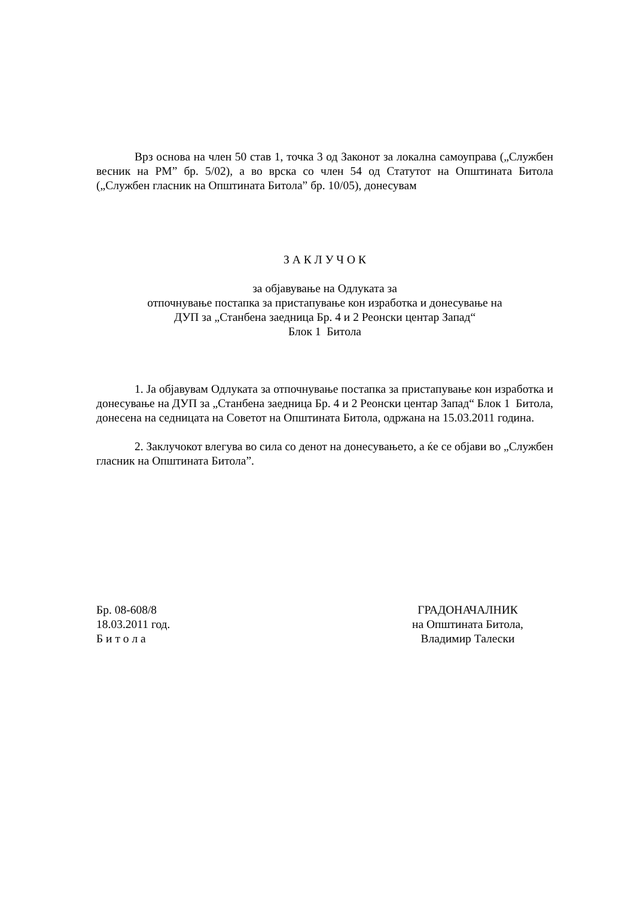Врз основа на член 50 став 1, точка 3 од Законот за локална самоуправа („Службен весник на РМ” бр. 5/02), а во врска со член 54 од Статутот на Општината Битола („Службен гласник на Општината Битола” бр. 10/05), донесувам
З А К Л У Ч О К
за објавување на Одлуката за
отпочнување постапка за пристапување кон изработка и донесување на
ДУП за „Станбена заедница Бр. 4 и 2 Реонски центар Запад“
Блок 1 Битола
1. Ја објавувам Одлуката за отпочнување постапка за пристапување кон изработка и донесување на ДУП за „Станбена заедница Бр. 4 и 2 Реонски центар Запад“ Блок 1 Битола, донесена на седницата на Советот на Општината Битола, одржана на 15.03.2011 година.
2. Заклучокот влегува во сила со денот на донесувањето, а ќе се објави во „Службен гласник на Општината Битола”.
Бр. 08-608/8
18.03.2011 год.
Б и т о л а
ГРАДОНАЧАЛНИК
на Општината Битола,
Владимир Талески